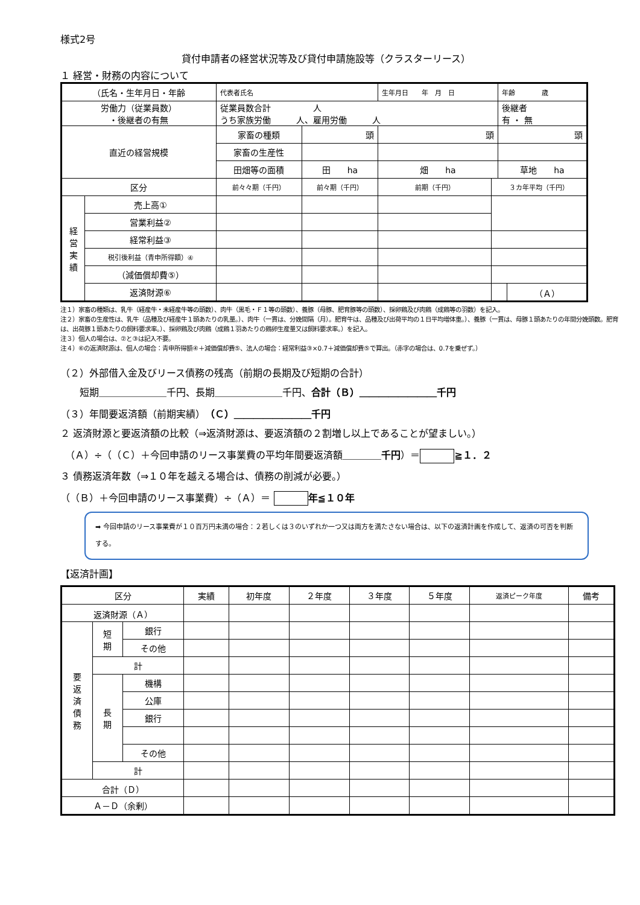様式2号
貸付申請者の経営状況等及び貸付申請施設等（クラスターリース）
１ 経営・財務の内容について
| （氏名・生年月日・年齢 | | 代表者氏名 | | | 生年月日 年 月 日 | | 年齢 歳 | |
| 労働力（従業員数） ・後継者の有無 | | 従業員数合計 人 うち家族労働 人、雇用労働 人 | | | | | 後継者 有 ・ 無 | |
| 直近の経営規模 | | 家畜の種類 | 頭 | | 頭 | | 頭 | |
| | | 家畜の生産性 | | | | | | |
| | | 田畑等の面積 | 田 ha | | 畑 ha | | 草地 ha | |
| 区分 | | 前々々期（千円） | | 前々期（千円） | 前期（千円） | ３カ年平均（千円） | | |
| 経 営 実 績 | 売上高① | | | | | | | |
| | 営業利益② | | | | | | | |
| | 経常利益③ | | | | | | | |
| | 税引後利益（青申所得額）④ | | | | | | | |
| | （減価償却費⑤） | | | | | | | |
| | 返済財源⑥ | | | | | | | （Ａ） |
注１）家畜の種類は、乳牛（経産牛・未経産牛等の頭数）、肉牛（黒毛・Ｆ１等の頭数）、養豚（母豚、肥育豚等の頭数）、採卵鶏及び肉鶏（成鶏等の羽数）を記入。
注２）家畜の生産性は、乳牛（品種及び経産牛１頭あたりの乳量。）、肉牛（一貫は、分娩間隔（月）。肥育牛は、品種及び出荷平均の１日平均増体重。）、養豚（一貫は、母豚１頭あたりの年間分娩頭数。肥育は、出荷豚１頭あたりの飼料要求率。）、採卵鶏及び肉鶏（成鶏１羽あたりの鶏卵生産量又は飼料要求率。）を記入。
注３）個人の場合は、②と③は記入不要。
注４）⑥の返済財源は、個人の場合：青申所得額④＋減価償却費⑤、法人の場合：経常利益③×0.7＋減価償却費⑤で算出。（赤字の場合は、0.7を乗ぜず。）
（２）外部借入金及びリース債務の残高（前期の長期及び短期の合計）
　　短期＿＿＿＿＿＿＿千円、長期＿＿＿＿＿＿＿千円、合計（Ｂ）＿＿＿＿＿＿＿＿千円
（３）年間要返済額（前期実績）（Ｃ）＿＿＿＿＿＿＿＿千円
２ 返済財源と要返済額の比較（⇒返済財源は、要返済額の２割増し以上であることが望ましい。）
　（Ａ）÷（（Ｃ）＋今回申請のリース事業費の平均年間要返済額＿＿＿＿千円）＝ ≧１．２
３ 債務返済年数（⇒１０年を越える場合は、債務の削減が必要。）
（（Ｂ）＋今回申請のリース事業費）÷（Ａ）＝ 年≦１０年
➡ 今回申請のリース事業費が１０百万円未満の場合：２若しくは３のいずれか一つ又は両方を満たさない場合は、以下の返済計画を作成して、返済の可否を判断する。
【返済計画】
| 区分 | | | 実績 | 初年度 | ２年度 | ３年度 | ５年度 | 返済ピーク年度 | 備考 |
| 返済財源（Ａ） | | | | | | | | | |
| 要 返 済 債 務 | 短 期 | 銀行 | | | | | | | |
| | | その他 | | | | | | | |
| | 計 | | | | | | | | |
| | 長 期 | 機構 | | | | | | | |
| | | 公庫 | | | | | | | |
| | | 銀行 | | | | | | | |
| | | その他 | | | | | | | |
| | 計 | | | | | | | | |
| 合計（Ｄ） | | | | | | | | | |
| Ａ－Ｄ（余剰） | | | | | | | | | |